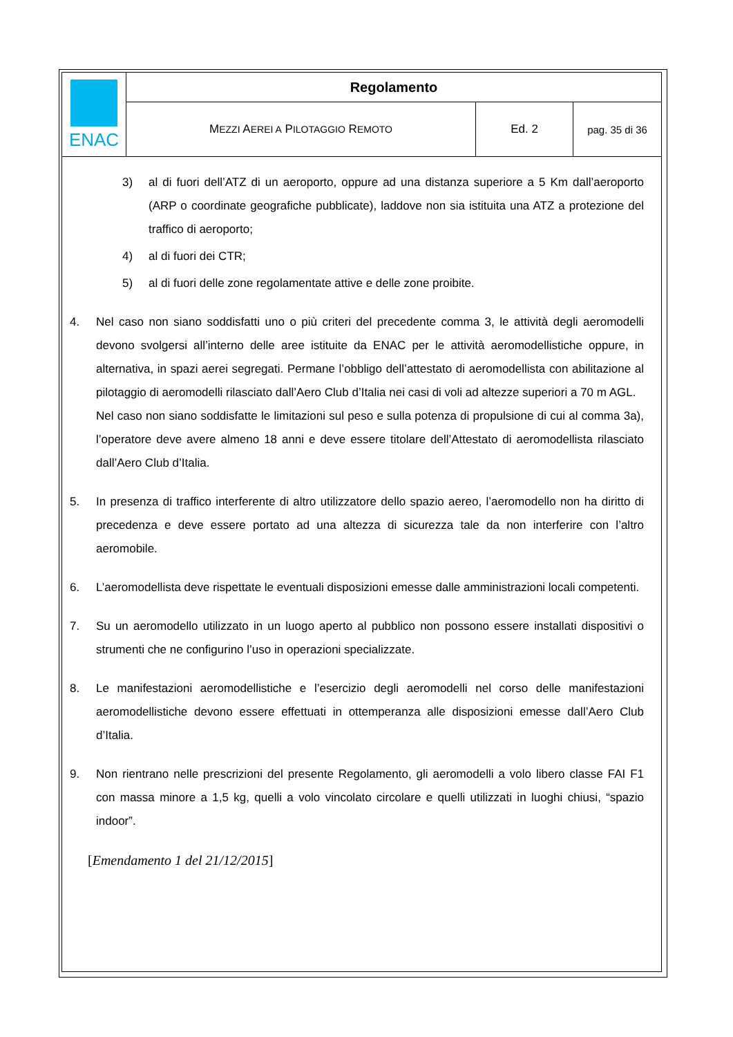| ENAC | Regolamento | | |
| | M EZZI A EREI A P ILOTAGGIO R EMOTO | Ed. 2 | pag. 35 di 36 |
3) al di fuori dell’ATZ di un aeroporto, oppure ad una distanza superiore a 5 Km dall’aeroporto (ARP o coordinate geografiche pubblicate), laddove non sia istituita una ATZ a protezione del traffico di aeroporto;
4) al di fuori dei CTR;
5) al di fuori delle zone regolamentate attive e delle zone proibite.
4. Nel caso non siano soddisfatti uno o più criteri del precedente comma 3, le attività degli aeromodelli devono svolgersi all’interno delle aree istituite da ENAC per le attività aeromodellistiche oppure, in alternativa, in spazi aerei segregati. Permane l’obbligo dell’attestato di aeromodellista con abilitazione al pilotaggio di aeromodelli rilasciato dall’Aero Club d’Italia nei casi di voli ad altezze superiori a 70 m AGL.
Nel caso non siano soddisfatte le limitazioni sul peso e sulla potenza di propulsione di cui al comma 3a), l’operatore deve avere almeno 18 anni e deve essere titolare dell’Attestato di aeromodellista rilasciato dall’Aero Club d’Italia.
5. In presenza di traffico interferente di altro utilizzatore dello spazio aereo, l’aeromodello non ha diritto di precedenza e deve essere portato ad una altezza di sicurezza tale da non interferire con l’altro aeromobile.
6. L’aeromodellista deve rispettate le eventuali disposizioni emesse dalle amministrazioni locali competenti.
7. Su un aeromodello utilizzato in un luogo aperto al pubblico non possono essere installati dispositivi o strumenti che ne configurino l’uso in operazioni specializzate.
8. Le manifestazioni aeromodellistiche e l’esercizio degli aeromodelli nel corso delle manifestazioni aeromodellistiche devono essere effettuati in ottemperanza alle disposizioni emesse dall’Aero Club d’Italia.
9. Non rientrano nelle prescrizioni del presente Regolamento, gli aeromodelli a volo libero classe FAI F1 con massa minore a 1,5 kg, quelli a volo vincolato circolare e quelli utilizzati in luoghi chiusi, “spazio indoor”.
[Emendamento 1 del 21/12/2015]